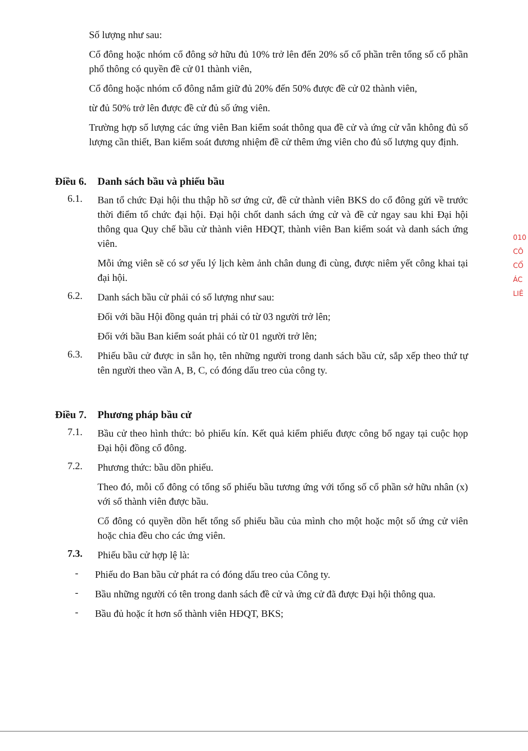Số lượng như sau:
Cổ đông hoặc nhóm cổ đông sở hữu đủ 10% trở lên đến 20% số cổ phần trên tổng số cổ phần phổ thông có quyền đề cử 01 thành viên,
Cổ đông hoặc nhóm cổ đông nắm giữ đủ 20% đến 50% được đề cử 02 thành viên,
từ đủ 50% trở lên được đề cử đủ số ứng viên.
Trường hợp số lượng các ứng viên Ban kiểm soát thông qua đề cử và ứng cử vẫn không đủ số lượng cần thiết, Ban kiểm soát đương nhiệm đề cử thêm ứng viên cho đủ số lượng quy định.
Điều 6. Danh sách bầu và phiếu bầu
6.1.
Ban tổ chức Đại hội thu thập hồ sơ ứng cử, đề cử thành viên BKS do cổ đông gửi về trước thời điểm tổ chức đại hội. Đại hội chốt danh sách ứng cử và đề cử ngay sau khi Đại hội thông qua Quy chế bầu cử thành viên HĐQT, thành viên Ban kiểm soát và danh sách ứng viên.
Mỗi ứng viên sẽ có sơ yếu lý lịch kèm ảnh chân dung đi cùng, được niêm yết công khai tại đại hội.
6.2.
Danh sách bầu cử phải có số lượng như sau:
Đối với bầu Hội đồng quản trị phải có từ 03 người trở lên;
Đối với bầu Ban kiểm soát phải có từ 01 người trở lên;
6.3.
Phiếu bầu cử được in sẵn họ, tên những người trong danh sách bầu cử, sắp xếp theo thứ tự tên người theo vần A, B, C, có đóng dấu treo của công ty.
Điều 7. Phương pháp bầu cử
7.1.
Bầu cử theo hình thức: bỏ phiếu kín. Kết quả kiểm phiếu được công bố ngay tại cuộc họp Đại hội đồng cổ đông.
7.2.
Phương thức: bầu dồn phiếu.
Theo đó, mỗi cổ đông có tổng số phiếu bầu tương ứng với tổng số cổ phần sở hữu nhân (x) với số thành viên được bầu.
Cổ đông có quyền dồn hết tổng số phiếu bầu của mình cho một hoặc một số ứng cử viên hoặc chia đều cho các ứng viên.
7.3.
Phiếu bầu cử hợp lệ là:
-
Phiếu do Ban bầu cử phát ra có đóng dấu treo của Công ty.
-
Bầu những người có tên trong danh sách đề cử và ứng cử đã được Đại hội thông qua.
-
Bầu đủ hoặc ít hơn số thành viên HĐQT, BKS;
010
CÔ
CỔ
ÁC
LIÊ